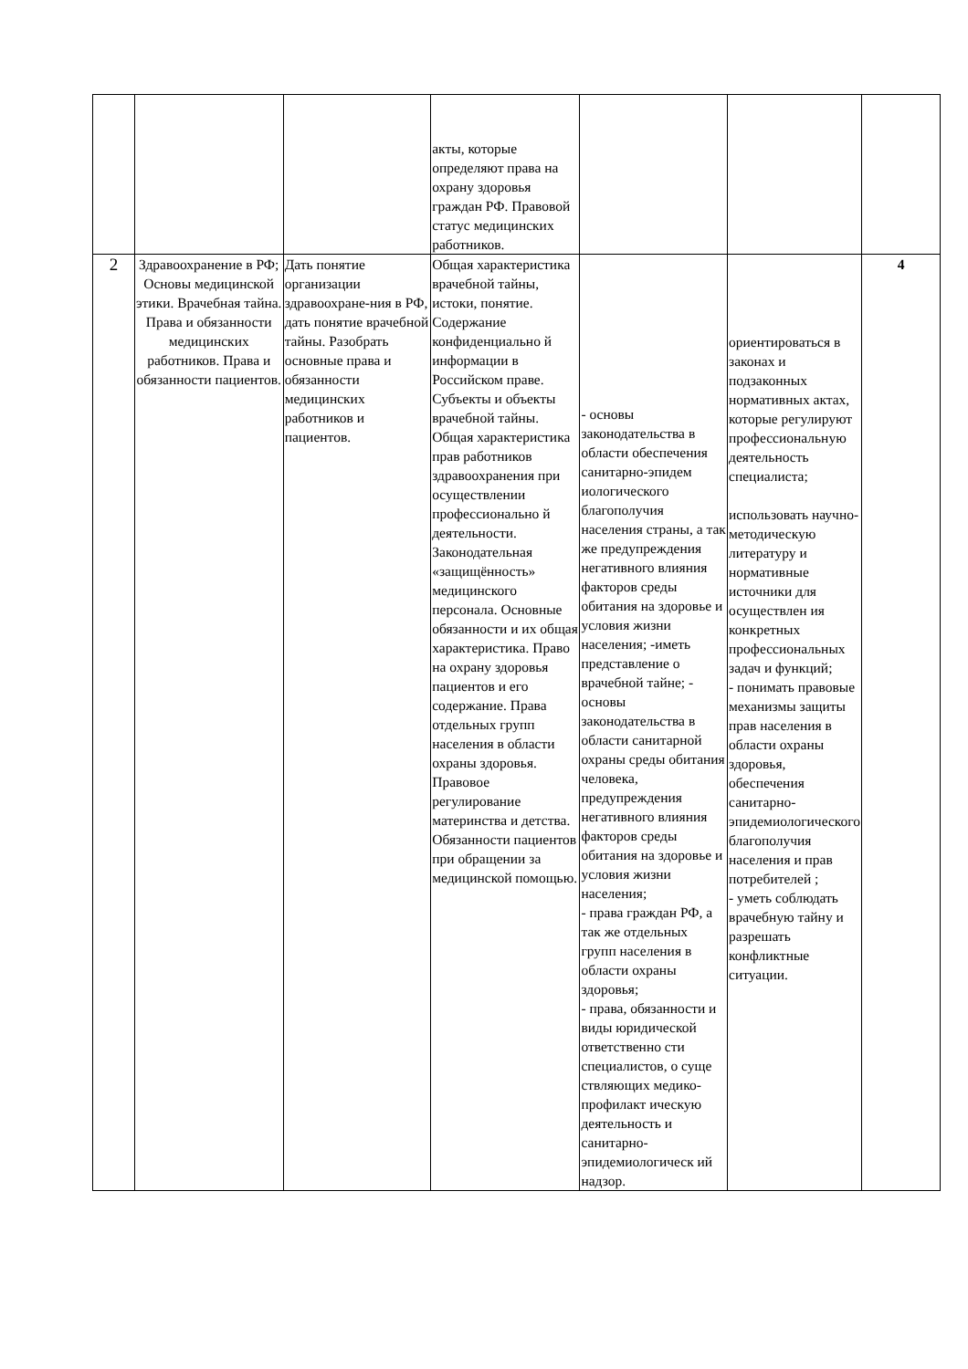| | | | акты, которые определяют права на охрану здоровья граждан РФ. Правовой статус медицинских работников. | | | |
| 2 | Здравоохранение в РФ; Основы медицинской этики. Врачебная тайна. Права и обязанности медицинских работников. Права и обязанности пациентов. | Дать понятие организации здравоохране-ния в РФ, дать понятие врачебной тайны. Разобрать основные права и обязанности медицинских работников и пациентов. | Общая характеристика врачебной тайны, истоки, понятие. Содержание конфиденциально й информации в Российском праве. Субъекты и объекты врачебной тайны. Общая характеристика прав работников здравоохранения при осуществлении профессионально й деятельности. Законодательная «защищённость» медицинского персонала. Основные обязанности и их общая характеристика. Право на охрану здоровья пациентов и его содержание. Права отдельных групп населения в области охраны здоровья. Правовое регулирование материнства и детства. Обязанности пациентов при обращении за медицинской помощью. | - основы законодательства в области обеспечения санитарно-эпидем иологического благополучия населения страны, а так же предупреждения негативного влияния факторов среды обитания на здоровье и условия жизни населения; -иметь представление о врачебной тайне; - основы законодательства в области санитарной охраны среды обитания человека, предупреждения негативного влияния факторов среды обитания на здоровье и условия жизни населения; - права граждан РФ, а так же отдельных групп населения в области охраны здоровья; - права, обязанности и виды юридической ответственно сти специалистов, о суще ствляющих медико-профилакт ическую деятельность и санитарно-эпидемиологическ ий надзор. | ориентироваться в законах и подзаконных нормативных актах, которые регулируют профессиональную деятельность специалиста; использовать научно-методическую литературу и нормативные источники для осуществлен ия конкретных профессиональных задач и функций; - понимать правовые механизмы защиты прав населения в области охраны здоровья, обеспечения санитарно-эпидемиологического благополучия населения и прав потребителей ; - уметь соблюдать врачебную тайну и разрешать конфликтные ситуации. | 4 |